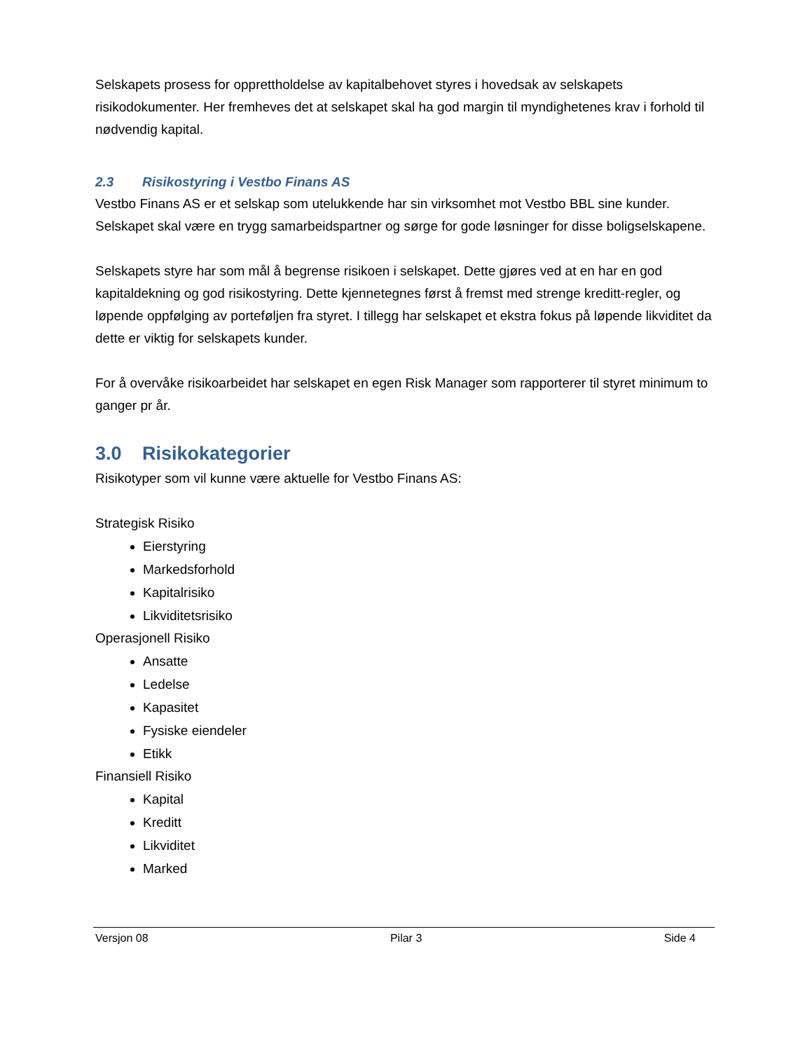Selskapets prosess for opprettholdelse av kapitalbehovet styres i hovedsak av selskapets risikodokumenter. Her fremheves det at selskapet skal ha god margin til myndighetenes krav i forhold til nødvendig kapital.
2.3 Risikostyring i Vestbo Finans AS
Vestbo Finans AS er et selskap som utelukkende har sin virksomhet mot Vestbo BBL sine kunder. Selskapet skal være en trygg samarbeidspartner og sørge for gode løsninger for disse boligselskapene.
Selskapets styre har som mål å begrense risikoen i selskapet. Dette gjøres ved at en har en god kapitaldekning og god risikostyring. Dette kjennetegnes først å fremst med strenge kreditt-regler, og løpende oppfølging av porteføljen fra styret. I tillegg har selskapet et ekstra fokus på løpende likviditet da dette er viktig for selskapets kunder.
For å overvåke risikoarbeidet har selskapet en egen Risk Manager som rapporterer til styret minimum to ganger pr år.
3.0 Risikokategorier
Risikotyper som vil kunne være aktuelle for Vestbo Finans AS:
Strategisk Risiko
Eierstyring
Markedsforhold
Kapitalrisiko
Likviditetsrisiko
Operasjonell Risiko
Ansatte
Ledelse
Kapasitet
Fysiske eiendeler
Etikk
Finansiell Risiko
Kapital
Kreditt
Likviditet
Marked
Versjon 08 Pilar 3 Side 4